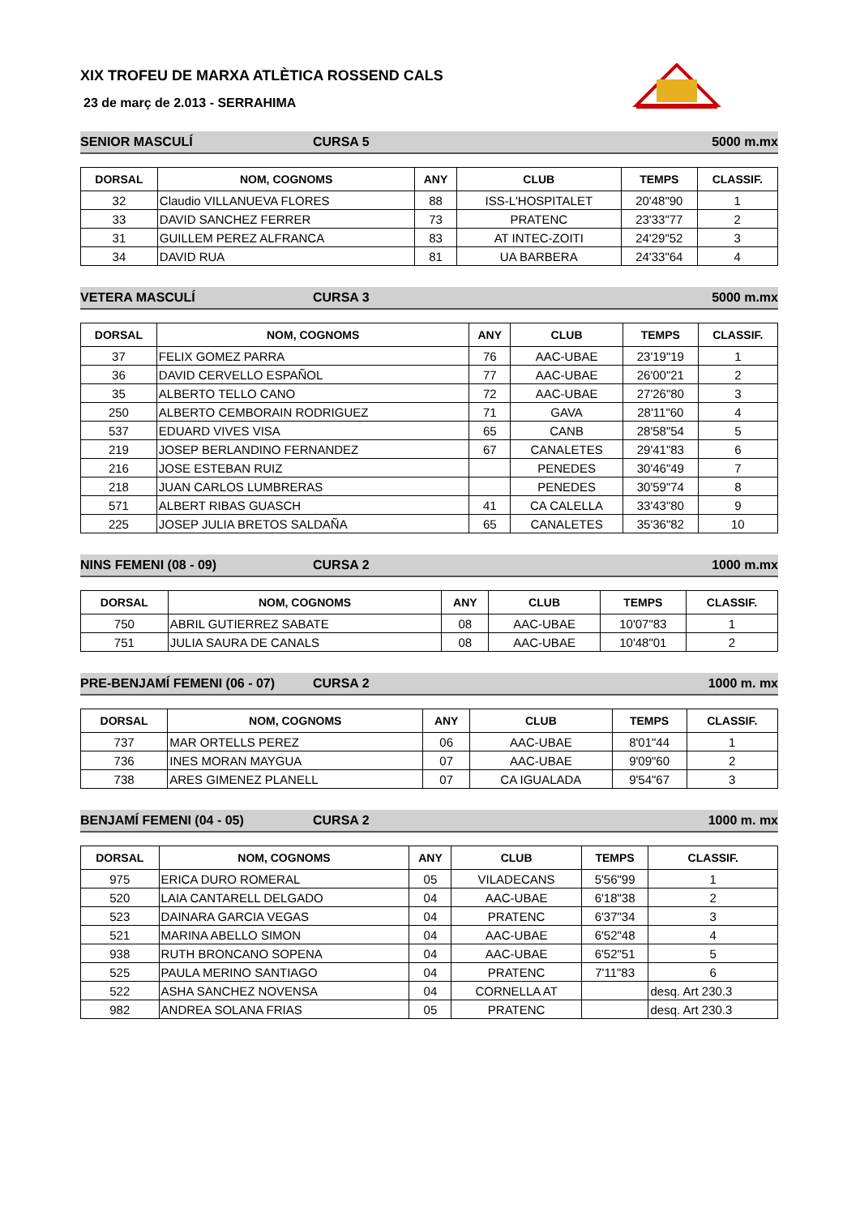XIX TROFEU DE MARXA ATLÈTICA ROSSEND CALS
23 de març de 2.013 - SERRAHIMA
SENIOR MASCULÍ CURSA 5 5000 m.mx
| DORSAL | NOM, COGNOMS | ANY | CLUB | TEMPS | CLASSIF. |
| --- | --- | --- | --- | --- | --- |
| 32 | Claudio VILLANUEVA FLORES | 88 | ISS-L'HOSPITALET | 20'48"90 | 1 |
| 33 | DAVID SANCHEZ FERRER | 73 | PRATENC | 23'33"77 | 2 |
| 31 | GUILLEM PEREZ ALFRANCA | 83 | AT INTEC-ZOITI | 24'29"52 | 3 |
| 34 | DAVID RUA | 81 | UA BARBERA | 24'33"64 | 4 |
VETERA MASCULÍ CURSA 3 5000 m.mx
| DORSAL | NOM, COGNOMS | ANY | CLUB | TEMPS | CLASSIF. |
| --- | --- | --- | --- | --- | --- |
| 37 | FELIX GOMEZ PARRA | 76 | AAC-UBAE | 23'19"19 | 1 |
| 36 | DAVID CERVELLO ESPAÑOL | 77 | AAC-UBAE | 26'00"21 | 2 |
| 35 | ALBERTO TELLO CANO | 72 | AAC-UBAE | 27'26"80 | 3 |
| 250 | ALBERTO CEMBORAIN RODRIGUEZ | 71 | GAVA | 28'11"60 | 4 |
| 537 | EDUARD VIVES VISA | 65 | CANB | 28'58"54 | 5 |
| 219 | JOSEP BERLANDINO FERNANDEZ | 67 | CANALETES | 29'41"83 | 6 |
| 216 | JOSE ESTEBAN RUIZ | | PENEDES | 30'46"49 | 7 |
| 218 | JUAN CARLOS LUMBRERAS | | PENEDES | 30'59"74 | 8 |
| 571 | ALBERT RIBAS GUASCH | 41 | CA CALELLA | 33'43"80 | 9 |
| 225 | JOSEP JULIA BRETOS SALDAÑA | 65 | CANALETES | 35'36"82 | 10 |
NINS FEMENI (08 - 09) CURSA 2 1000 m.mx
| DORSAL | NOM, COGNOMS | ANY | CLUB | TEMPS | CLASSIF. |
| --- | --- | --- | --- | --- | --- |
| 750 | ABRIL GUTIERREZ SABATE | 08 | AAC-UBAE | 10'07"83 | 1 |
| 751 | JULIA SAURA DE CANALS | 08 | AAC-UBAE | 10'48"01 | 2 |
PRE-BENJAMÍ FEMENI (06 - 07) CURSA 2 1000 m. mx
| DORSAL | NOM, COGNOMS | ANY | CLUB | TEMPS | CLASSIF. |
| --- | --- | --- | --- | --- | --- |
| 737 | MAR ORTELLS PEREZ | 06 | AAC-UBAE | 8'01"44 | 1 |
| 736 | INES MORAN MAYGUA | 07 | AAC-UBAE | 9'09"60 | 2 |
| 738 | ARES GIMENEZ PLANELL | 07 | CA IGUALADA | 9'54"67 | 3 |
BENJAMÍ FEMENI (04 - 05) CURSA 2 1000 m. mx
| DORSAL | NOM, COGNOMS | ANY | CLUB | TEMPS | CLASSIF. |
| --- | --- | --- | --- | --- | --- |
| 975 | ERICA DURO ROMERAL | 05 | VILADECANS | 5'56"99 | 1 |
| 520 | LAIA CANTARELL DELGADO | 04 | AAC-UBAE | 6'18"38 | 2 |
| 523 | DAINARA GARCIA VEGAS | 04 | PRATENC | 6'37"34 | 3 |
| 521 | MARINA ABELLO SIMON | 04 | AAC-UBAE | 6'52"48 | 4 |
| 938 | RUTH BRONCANO SOPENA | 04 | AAC-UBAE | 6'52"51 | 5 |
| 525 | PAULA MERINO SANTIAGO | 04 | PRATENC | 7'11"83 | 6 |
| 522 | ASHA SANCHEZ NOVENSA | 04 | CORNELLA AT | | desq. Art 230.3 |
| 982 | ANDREA SOLANA FRIAS | 05 | PRATENC | | desq. Art 230.3 |